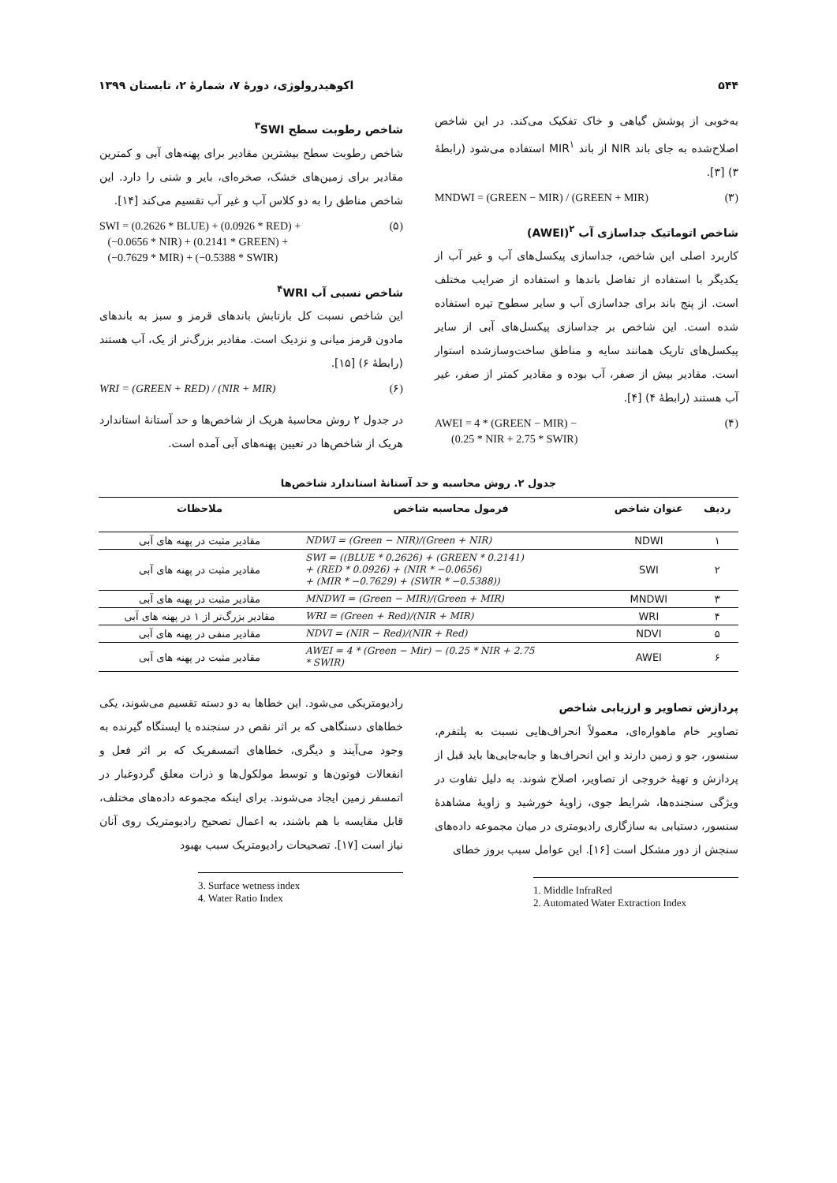۵۴۴ اکوهیدرولوژی، دورهٔ ۷، شمارهٔ ۲، تابستان ۱۳۹۹
به‌خوبی از پوشش گیاهی و خاک تفکیک می‌کند. در این شاخص اصلاح‌شده به جای باند NIR از باند MIR<sup>۱</sup> استفاده می‌شود (رابطهٔ ۳) [۳].
MNDWI = (GREEN − MIR) / (GREEN + MIR) (۳)
شاخص اتوماتیک جداسازی آب <sup>۲</sup>(AWEI)
کاربرد اصلی این شاخص، جداسازی پیکسل‌های آب و غیر آب از یکدیگر با استفاده از تفاضل باندها و استفاده از ضرایب مختلف است. از پنج باند برای جداسازی آب و سایر سطوح تیره استفاده شده است. این شاخص بر جداسازی پیکسل‌های آبی از سایر پیکسل‌های تاریک همانند سایه و مناطق ساخت‌وسازشده استوار است. مقادیر بیش از صفر، آب بوده و مقادیر کمتر از صفر، غیر آب هستند (رابطهٔ ۴) [۴].
AWEI = 4 * (GREEN − MIR) −
(0.25 * NIR + 2.75 * SWIR) (۴)
شاخص رطوبت سطح <sup>۳</sup>SWI
شاخص رطوبت سطح بیشترین مقادیر برای پهنه‌های آبی و کمترین مقادیر برای زمین‌های خشک، صخره‌ای، بایر و شنی را دارد. این شاخص مناطق را به دو کلاس آب و غیر آب تقسیم می‌کند [۱۴].
SWI = (0.2626 * BLUE) + (0.0926 * RED) +
(−0.0656 * NIR) + (0.2141 * GREEN) +
(−0.7629 * MIR) + (−0.5388 * SWIR) (۵)
شاخص نسبی آب <sup>۴</sup>WRI
این شاخص نسبت کل بازتابش باندهای قرمز و سبز به باندهای مادون قرمز میانی و نزدیک است. مقادیر بزرگ‌تر از یک، آب هستند (رابطهٔ ۶) [۱۵].
WRI = (GREEN + RED) / (NIR + MIR) (۶)
در جدول ۲ روش محاسبهٔ هریک از شاخص‌ها و حد آستانهٔ استاندارد هریک از شاخص‌ها در تعیین پهنه‌های آبی آمده است.
جدول ۲. روش محاسبه و حد آستانهٔ استاندارد شاخص‌ها
| ردیف | عنوان شاخص | فرمول محاسبه شاخص | ملاحظات |
| --- | --- | --- | --- |
| ۱ | NDWI | NDWI = (Green − NIR)/(Green + NIR) | مقادیر مثبت در پهنه های آبی |
| ۲ | SWI | SWI = ((BLUE * 0.2626) + (GREEN * 0.2141) + (RED * 0.0926) + (NIR * −0.0656) + (MIR * −0.7629) + (SWIR * −0.5388)) | مقادیر مثبت در پهنه های آبی |
| ۳ | MNDWI | MNDWI = (Green − MIR)/(Green + MIR) | مقادیر مثبت در پهنه های آبی |
| ۴ | WRI | WRI = (Green + Red)/(NIR + MIR) | مقادیر بزرگ‌تر از ۱ در پهنه های آبی |
| ۵ | NDVI | NDVI = (NIR − Red)/(NIR + Red) | مقادیر منفی در پهنه های آبی |
| ۶ | AWEI | AWEI = 4 * (Green − Mir) − (0.25 * NIR + 2.75 * SWIR) | مقادیر مثبت در پهنه های آبی |
پردازش تصاویر و ارزیابی شاخص
تصاویر خام ماهواره‌ای، معمولاً انحراف‌هایی نسبت به پلتفرم، سنسور، جو و زمین دارند و این انحراف‌ها و جابه‌جایی‌ها باید قبل از پردازش و تهیهٔ خروجی از تصاویر، اصلاح شوند. به دلیل تفاوت در ویژگی سنجنده‌ها، شرایط جوی، زاویهٔ خورشید و زاویهٔ مشاهدهٔ سنسور، دستیابی به سازگاری رادیومتری در میان مجموعه داده‌های سنجش از دور مشکل است [۱۶]. این عوامل سبب بروز خطای
1. Middle InfraRed
2. Automated Water Extraction Index
رادیومتریکی می‌شود. این خطاها به دو دسته تقسیم می‌شوند، یکی خطاهای دستگاهی که بر اثر نقص در سنجنده یا ایستگاه گیرنده به وجود می‌آیند و دیگری، خطاهای اتمسفریک که بر اثر فعل و انفعالات فوتون‌ها و توسط مولکول‌ها و ذرات معلق گردوغبار در اتمسفر زمین ایجاد می‌شوند. برای اینکه مجموعه داده‌های مختلف، قابل مقایسه با هم باشند، به اعمال تصحیح رادیومتریک روی آنان نیاز است [۱۷]. تصحیحات رادیومتریک سبب بهبود
3. Surface wetness index
4. Water Ratio Index